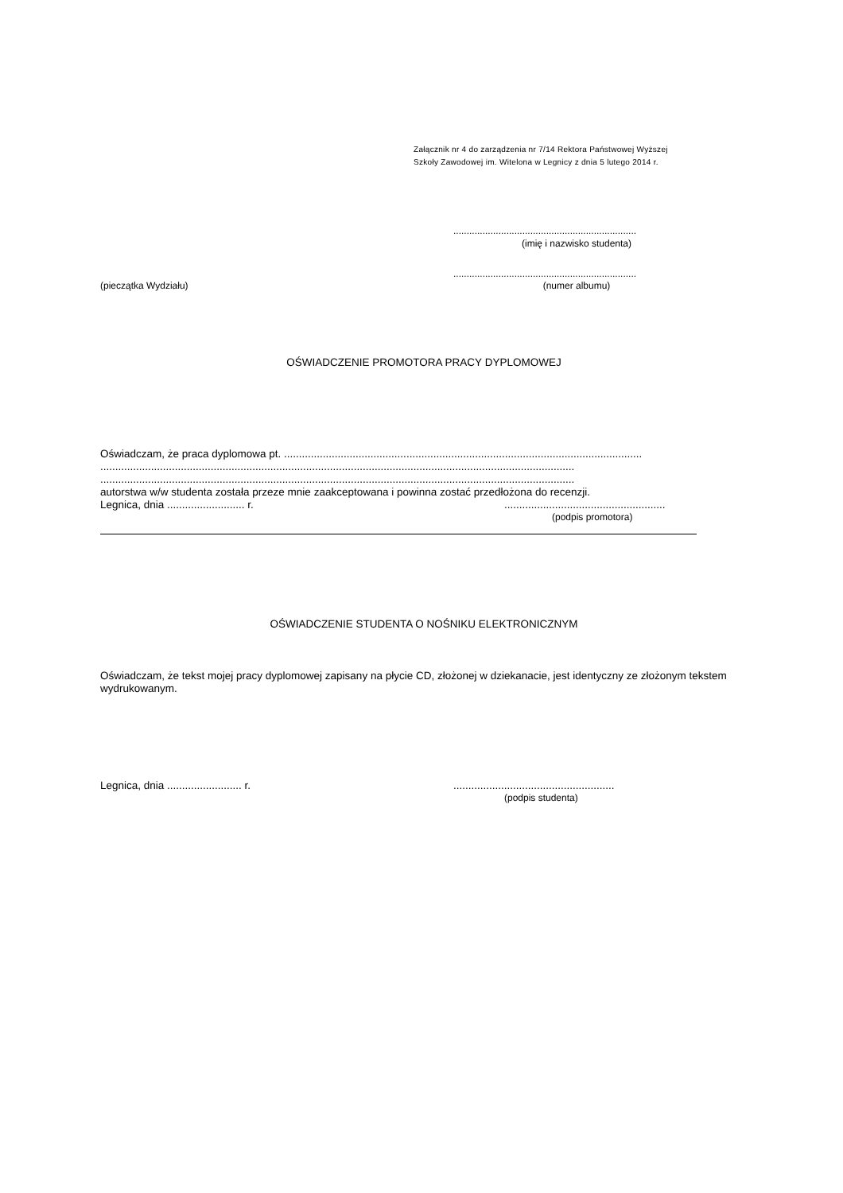Załącznik nr 4 do zarządzenia nr 7/14 Rektora Państwowej Wyższej
Szkoły Zawodowej im. Witelona w Legnicy z dnia 5 lutego 2014 r.
.....................................................................
(imię i nazwisko studenta)
.....................................................................
(pieczątka Wydziału) (numer albumu)
OŚWIADCZENIE PROMOTORA PRACY DYPLOMOWEJ
Oświadczam, że praca dyplomowa pt. ........................................................................................................................
...............................................................................................................................................................
...............................................................................................................................................................
autorstwa w/w studenta została przeze mnie zaakceptowana i powinna zostać przedłożona do recenzji.
Legnica, dnia .......................... r.......................................................
(podpis promotora)
OŚWIADCZENIE STUDENTA O NOŚNIKU ELEKTRONICZNYM
Oświadczam, że tekst mojej pracy dyplomowej zapisany na płycie CD, złożonej w dziekanacie, jest identyczny ze złożonym tekstem wydrukowanym.
Legnica, dnia ......................... r.......................................................
(podpis studenta)